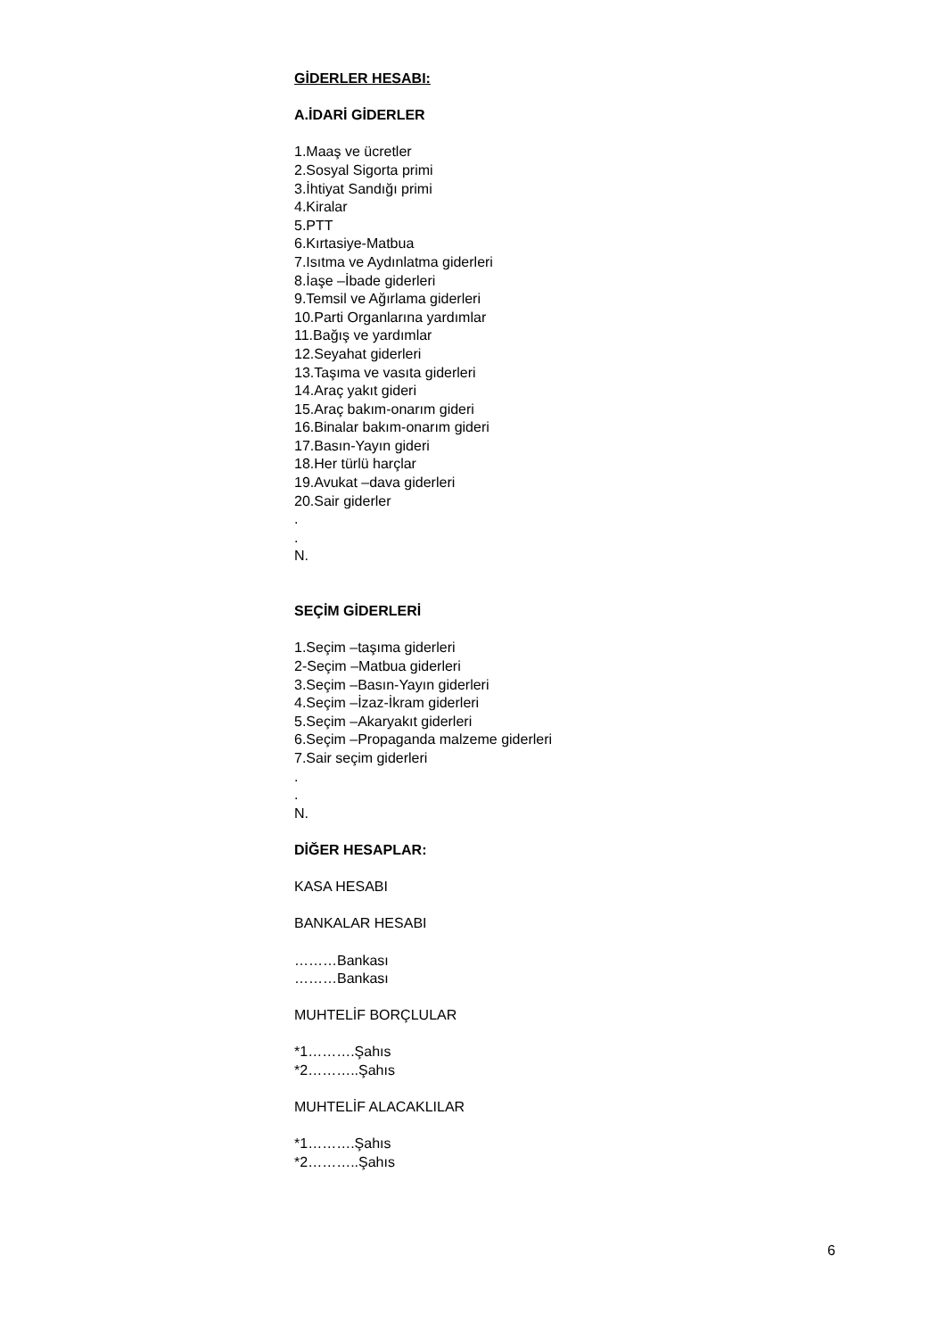GİDERLER HESABI:
A.İDARİ GİDERLER
1.Maaş ve ücretler
2.Sosyal Sigorta primi
3.İhtiyat Sandığı primi
4.Kiralar
5.PTT
6.Kırtasiye-Matbua
7.Isıtma ve Aydınlatma giderleri
8.İaşe –İbade giderleri
9.Temsil ve Ağırlama giderleri
10.Parti Organlarına yardımlar
11.Bağış ve yardımlar
12.Seyahat giderleri
13.Taşıma ve vasıta giderleri
14.Araç yakıt gideri
15.Araç bakım-onarım gideri
16.Binalar bakım-onarım gideri
17.Basın-Yayın gideri
18.Her türlü harçlar
19.Avukat –dava giderleri
20.Sair giderler
.
.
N.
SEÇİM GİDERLERİ
1.Seçim –taşıma giderleri
2-Seçim –Matbua giderleri
3.Seçim –Basın-Yayın giderleri
4.Seçim –İzaz-İkram giderleri
5.Seçim –Akaryakıt giderleri
6.Seçim –Propaganda malzeme giderleri
7.Sair seçim giderleri
.
.
N.
DİĞER HESAPLAR:
KASA HESABI
BANKALAR HESABI
………Bankası
………Bankası
MUHTELİF BORÇLULAR
*1……….Şahıs
*2………..Şahıs
MUHTELİF ALACAKLILAR
*1……….Şahıs
*2………..Şahıs
6